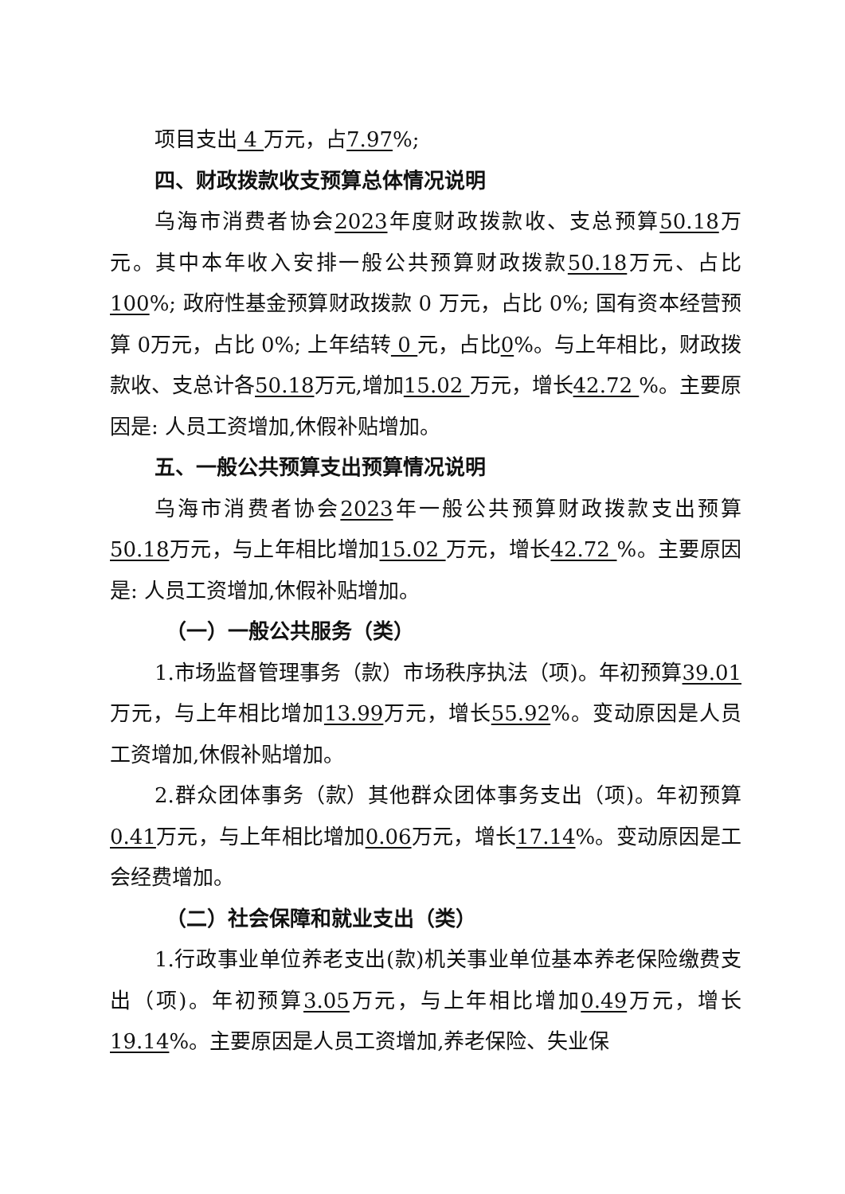项目支出 4 万元，占7.97%;
四、财政拨款收支预算总体情况说明
乌海市消费者协会2023年度财政拨款收、支总预算50.18万元。其中本年收入安排一般公共预算财政拨款50.18万元、占比 100%; 政府性基金预算财政拨款 0 万元，占比 0%; 国有资本经营预算 0万元，占比 0%; 上年结转 0 元，占比0%。与上年相比，财政拨款收、支总计各50.18万元,增加15.02 万元，增长42.72 %。主要原因是: 人员工资增加,休假补贴增加。
五、一般公共预算支出预算情况说明
乌海市消费者协会2023年一般公共预算财政拨款支出预算50.18万元，与上年相比增加15.02 万元，增长42.72 %。主要原因是: 人员工资增加,休假补贴增加。
（一）一般公共服务（类）
1.市场监督管理事务（款）市场秩序执法（项)。年初预算39.01万元，与上年相比增加13.99万元，增长55.92%。变动原因是人员工资增加,休假补贴增加。
2.群众团体事务（款）其他群众团体事务支出（项)。年初预算0.41万元，与上年相比增加0.06万元，增长17.14%。变动原因是工会经费增加。
（二）社会保障和就业支出（类）
1.行政事业单位养老支出(款)机关事业单位基本养老保险缴费支出（项)。年初预算3.05万元，与上年相比增加0.49万元，增长19.14%。主要原因是人员工资增加,养老保险、失业保